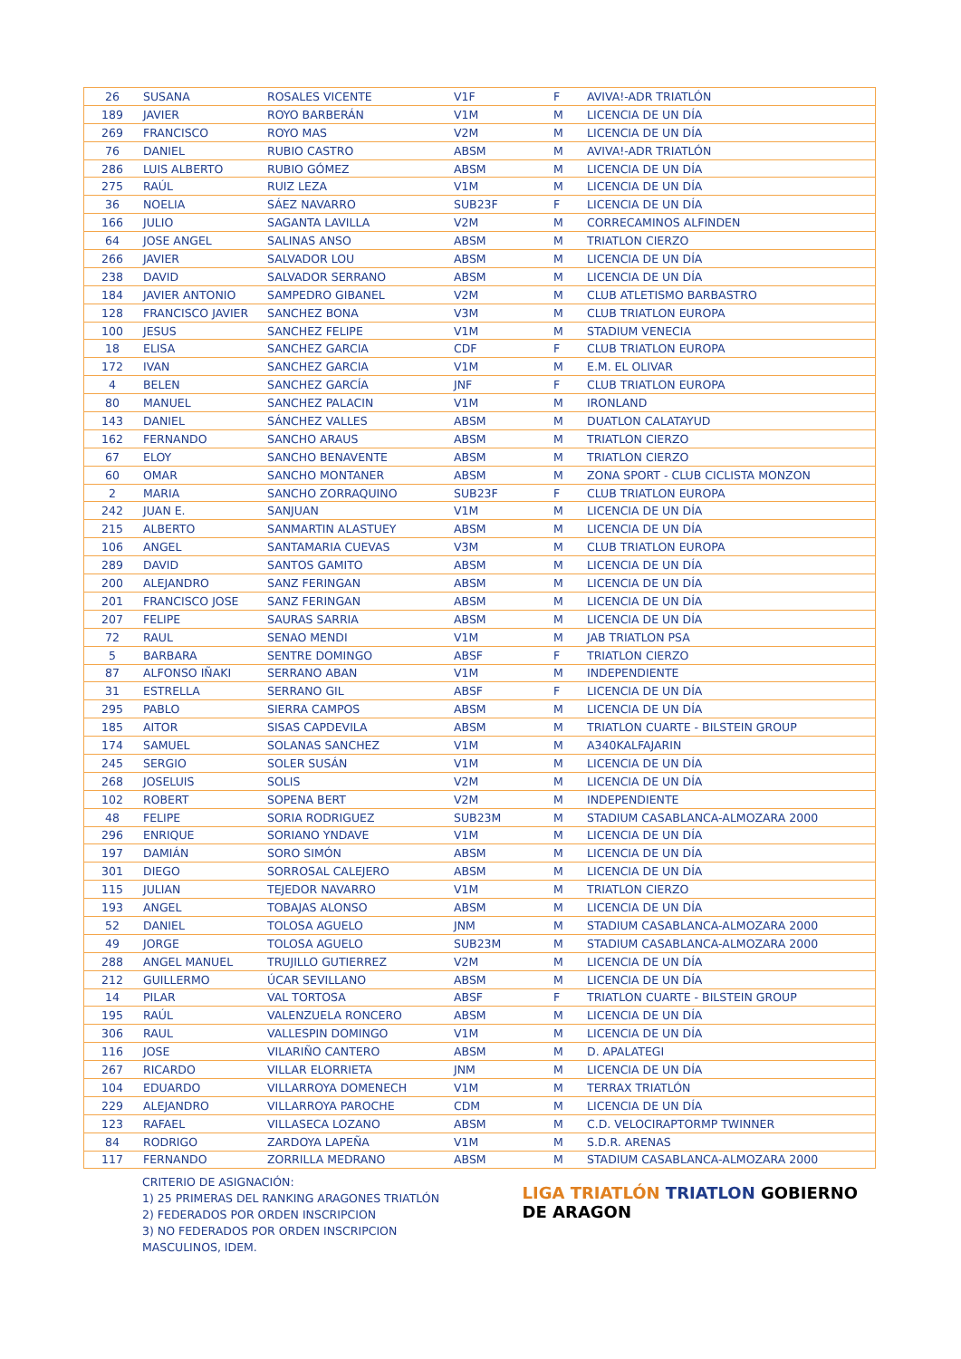| 26 | SUSANA | ROSALES VICENTE | V1F | F | AVIVA!-ADR TRIATLÓN |
| 189 | JAVIER | ROYO BARBERÁN | V1M | M | LICENCIA DE UN DÍA |
| 269 | FRANCISCO | ROYO MAS | V2M | M | LICENCIA DE UN DÍA |
| 76 | DANIEL | RUBIO CASTRO | ABSM | M | AVIVA!-ADR TRIATLÓN |
| 286 | LUIS ALBERTO | RUBIO GÓMEZ | ABSM | M | LICENCIA DE UN DÍA |
| 275 | RAÚL | RUIZ LEZA | V1M | M | LICENCIA DE UN DÍA |
| 36 | NOELIA | SÁEZ NAVARRO | SUB23F | F | LICENCIA DE UN DÍA |
| 166 | JULIO | SAGANTA LAVILLA | V2M | M | CORRECAMINOS ALFINDEN |
| 64 | JOSE ANGEL | SALINAS ANSO | ABSM | M | TRIATLON CIERZO |
| 266 | JAVIER | SALVADOR LOU | ABSM | M | LICENCIA DE UN DÍA |
| 238 | DAVID | SALVADOR SERRANO | ABSM | M | LICENCIA DE UN DÍA |
| 184 | JAVIER ANTONIO | SAMPEDRO GIBANEL | V2M | M | CLUB ATLETISMO BARBASTRO |
| 128 | FRANCISCO JAVIER | SANCHEZ BONA | V3M | M | CLUB TRIATLON EUROPA |
| 100 | JESUS | SANCHEZ FELIPE | V1M | M | STADIUM VENECIA |
| 18 | ELISA | SANCHEZ GARCIA | CDF | F | CLUB TRIATLON EUROPA |
| 172 | IVAN | SANCHEZ GARCIA | V1M | M | E.M. EL OLIVAR |
| 4 | BELEN | SANCHEZ GARCÍA | JNF | F | CLUB TRIATLON EUROPA |
| 80 | MANUEL | SANCHEZ PALACIN | V1M | M | IRONLAND |
| 143 | DANIEL | SÁNCHEZ VALLES | ABSM | M | DUATLON CALATAYUD |
| 162 | FERNANDO | SANCHO ARAUS | ABSM | M | TRIATLON CIERZO |
| 67 | ELOY | SANCHO BENAVENTE | ABSM | M | TRIATLON CIERZO |
| 60 | OMAR | SANCHO MONTANER | ABSM | M | ZONA SPORT - CLUB CICLISTA MONZON |
| 2 | MARIA | SANCHO ZORRAQUINO | SUB23F | F | CLUB TRIATLON EUROPA |
| 242 | JUAN E. | SANJUAN | V1M | M | LICENCIA DE UN DÍA |
| 215 | ALBERTO | SANMARTIN ALASTUEY | ABSM | M | LICENCIA DE UN DÍA |
| 106 | ANGEL | SANTAMARIA CUEVAS | V3M | M | CLUB TRIATLON EUROPA |
| 289 | DAVID | SANTOS GAMITO | ABSM | M | LICENCIA DE UN DÍA |
| 200 | ALEJANDRO | SANZ FERINGAN | ABSM | M | LICENCIA DE UN DÍA |
| 201 | FRANCISCO JOSE | SANZ FERINGAN | ABSM | M | LICENCIA DE UN DÍA |
| 207 | FELIPE | SAURAS SARRIA | ABSM | M | LICENCIA DE UN DÍA |
| 72 | RAUL | SENAO MENDI | V1M | M | JAB TRIATLON PSA |
| 5 | BARBARA | SENTRE DOMINGO | ABSF | F | TRIATLON CIERZO |
| 87 | ALFONSO IÑAKI | SERRANO ABAN | V1M | M | INDEPENDIENTE |
| 31 | ESTRELLA | SERRANO GIL | ABSF | F | LICENCIA DE UN DÍA |
| 295 | PABLO | SIERRA CAMPOS | ABSM | M | LICENCIA DE UN DÍA |
| 185 | AITOR | SISAS CAPDEVILA | ABSM | M | TRIATLON CUARTE - BILSTEIN GROUP |
| 174 | SAMUEL | SOLANAS SANCHEZ | V1M | M | A340KALFAJARIN |
| 245 | SERGIO | SOLER SUSÁN | V1M | M | LICENCIA DE UN DÍA |
| 268 | JOSELUIS | SOLIS | V2M | M | LICENCIA DE UN DÍA |
| 102 | ROBERT | SOPENA BERT | V2M | M | INDEPENDIENTE |
| 48 | FELIPE | SORIA RODRIGUEZ | SUB23M | M | STADIUM CASABLANCA-ALMOZARA 2000 |
| 296 | ENRIQUE | SORIANO YNDAVE | V1M | M | LICENCIA DE UN DÍA |
| 197 | DAMIÁN | SORO SIMÓN | ABSM | M | LICENCIA DE UN DÍA |
| 301 | DIEGO | SORROSAL CALEJERO | ABSM | M | LICENCIA DE UN DÍA |
| 115 | JULIAN | TEJEDOR NAVARRO | V1M | M | TRIATLON CIERZO |
| 193 | ANGEL | TOBAJAS ALONSO | ABSM | M | LICENCIA DE UN DÍA |
| 52 | DANIEL | TOLOSA AGUELO | JNM | M | STADIUM CASABLANCA-ALMOZARA 2000 |
| 49 | JORGE | TOLOSA AGUELO | SUB23M | M | STADIUM CASABLANCA-ALMOZARA 2000 |
| 288 | ANGEL MANUEL | TRUJILLO GUTIERREZ | V2M | M | LICENCIA DE UN DÍA |
| 212 | GUILLERMO | ÚCAR SEVILLANO | ABSM | M | LICENCIA DE UN DÍA |
| 14 | PILAR | VAL TORTOSA | ABSF | F | TRIATLON CUARTE - BILSTEIN GROUP |
| 195 | RAÚL | VALENZUELA RONCERO | ABSM | M | LICENCIA DE UN DÍA |
| 306 | RAUL | VALLESPIN DOMINGO | V1M | M | LICENCIA DE UN DÍA |
| 116 | JOSE | VILARIÑO CANTERO | ABSM | M | D. APALATEGI |
| 267 | RICARDO | VILLAR ELORRIETA | JNM | M | LICENCIA DE UN DÍA |
| 104 | EDUARDO | VILLARROYA DOMENECH | V1M | M | TERRAX TRIATLÓN |
| 229 | ALEJANDRO | VILLARROYA PAROCHE | CDM | M | LICENCIA DE UN DÍA |
| 123 | RAFAEL | VILLASECA LOZANO | ABSM | M | C.D. VELOCIRAPTORMP TWINNER |
| 84 | RODRIGO | ZARDOYA LAPEÑA | V1M | M | S.D.R. ARENAS |
| 117 | FERNANDO | ZORRILLA MEDRANO | ABSM | M | STADIUM CASABLANCA-ALMOZARA 2000 |
CRITERIO DE ASIGNACIÓN:
1) 25 PRIMERAS DEL RANKING ARAGONES TRIATLÓN
2) FEDERADOS POR ORDEN INSCRIPCION
3) NO FEDERADOS POR ORDEN INSCRIPCION
MASCULINOS, IDEM.
LIGA TRIATLÓN TRIATLON GOBIERNO
DE ARAGON